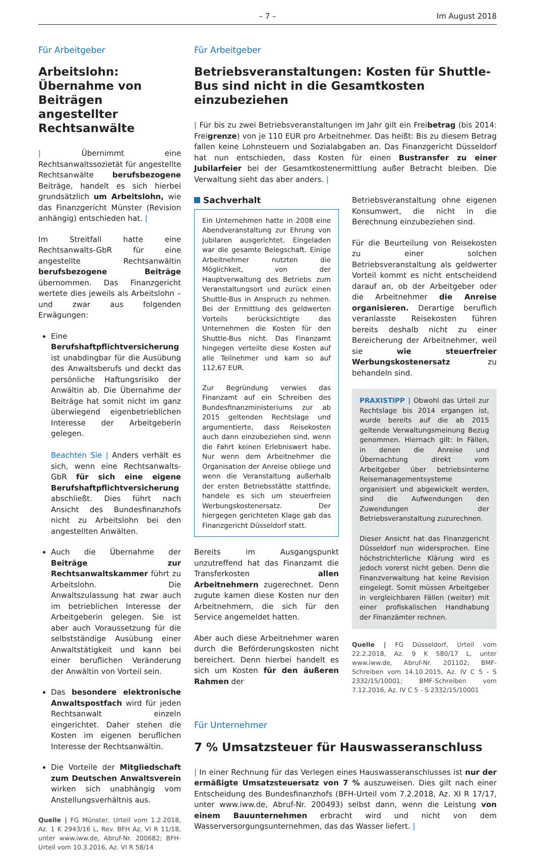– 7 – Im August 2018
Für Arbeitgeber
Arbeitslohn: Übernahme von Beiträgen angestellter Rechtsanwälte
| Übernimmt eine Rechtsanwaltssozietät für angestellte Rechtsanwälte berufsbezogene Beiträge, handelt es sich hierbei grundsätzlich um Arbeitslohn, wie das Finanzgericht Münster (Revision anhängig) entschieden hat. |
Im Streitfall hatte eine Rechtsanwalts-GbR für eine angestellte Rechtsanwältin berufsbezogene Beiträge übernommen. Das Finanzgericht wertete dies jeweils als Arbeitslohn – und zwar aus folgenden Erwägungen:
Eine Berufshaftpflichtversicherung ist unabdingbar für die Ausübung des Anwaltsberufs und deckt das persönliche Haftungsrisiko der Anwältin ab. Die Übernahme der Beiträge hat somit nicht im ganz überwiegend eigenbetrieblichen Interesse der Arbeitgeberin gelegen.
Beachten Sie | Anders verhält es sich, wenn eine Rechtsanwalts-GbR für sich eine eigene Berufshaftpflichtversicherung abschließt. Dies führt nach Ansicht des Bundesfinanzhofs nicht zu Arbeitslohn bei den angestellten Anwälten.
Auch die Übernahme der Beiträge zur Rechtsanwaltskammer führt zu Arbeitslohn. Die Anwaltszulassung hat zwar auch im betrieblichen Interesse der Arbeitgeberin gelegen. Sie ist aber auch Voraussetzung für die selbstständige Ausübung einer Anwaltstätigkeit und kann bei einer beruflichen Veränderung der Anwältin von Vorteil sein.
Das besondere elektronische Anwaltspostfach wird für jeden Rechtsanwalt einzeln eingerichtet. Daher stehen die Kosten im eigenen beruflichen Interesse der Rechtsanwältin.
Die Vorteile der Mitgliedschaft zum Deutschen Anwaltsverein wirken sich unabhängig vom Anstellungsverhältnis aus.
Quelle | FG Münster, Urteil vom 1.2.2018, Az. 1 K 2943/16 L, Rev. BFH Az. VI R 11/18, unter www.iww.de, Abruf-Nr. 200682; BFH-Urteil vom 10.3.2016, Az. VI R 58/14
Für Arbeitgeber
Betriebsveranstaltungen: Kosten für Shuttle-Bus sind nicht in die Gesamtkosten einzubeziehen
| Für bis zu zwei Betriebsveranstaltungen im Jahr gilt ein Freibetrag (bis 2014: Freigrenze) von je 110 EUR pro Arbeitnehmer. Das heißt: Bis zu diesem Betrag fallen keine Lohnsteuern und Sozialabgaben an. Das Finanzgericht Düsseldorf hat nun entschieden, dass Kosten für einen Bustransfer zu einer Jubilarfeier bei der Gesamtkostenermittlung außer Betracht bleiben. Die Verwaltung sieht das aber anders. |
Sachverhalt
Ein Unternehmen hatte in 2008 eine Abendveranstaltung zur Ehrung von Jubilaren ausgerichtet. Eingeladen war die gesamte Belegschaft. Einige Arbeitnehmer nutzten die Möglichkeit, von der Hauptverwaltung des Betriebs zum Veranstaltungsort und zurück einen Shuttle-Bus in Anspruch zu nehmen. Bei der Ermittlung des geldwerten Vorteils berücksichtigte das Unternehmen die Kosten für den Shuttle-Bus nicht. Das Finanzamt hingegen verteilte diese Kosten auf alle Teilnehmer und kam so auf 112,67 EUR.
Zur Begründung verwies das Finanzamt auf ein Schreiben des Bundesfinanzministeriums zur ab 2015 geltenden Rechtslage und argumentierte, dass Reisekosten auch dann einzubeziehen sind, wenn die Fahrt keinen Erlebniswert habe. Nur wenn dem Arbeitnehmer die Organisation der Anreise obliege und wenn die Veranstaltung außerhalb der ersten Betriebsstätte stattfinde, handele es sich um steuerfreien Werbungskostenersatz. Der hiergegen gerichteten Klage gab das Finanzgericht Düsseldorf statt.
Bereits im Ausgangspunkt unzutreffend hat das Finanzamt die Transferkosten allen Arbeitnehmern zugerechnet. Denn zugute kamen diese Kosten nur den Arbeitnehmern, die sich für den Service angemeldet hatten.
Aber auch diese Arbeitnehmer waren durch die Beförderungskosten nicht bereichert. Denn hierbei handelt es sich um Kosten für den äußeren Rahmen der
Betriebsveranstaltung ohne eigenen Konsumwert, die nicht in die Berechnung einzubeziehen sind.
Für die Beurteilung von Reisekosten zu einer solchen Betriebsveranstaltung als geldwerter Vorteil kommt es nicht entscheidend darauf an, ob der Arbeitgeber oder die Arbeitnehmer die Anreise organisieren. Derartige beruflich veranlasste Reisekosten führen bereits deshalb nicht zu einer Bereicherung der Arbeitnehmer, weil sie wie steuerfreier Werbungskostenersatz zu behandeln sind.
PRAXISTIPP | Obwohl das Urteil zur Rechtslage bis 2014 ergangen ist, wurde bereits auf die ab 2015 geltende Verwaltungsmeinung Bezug genommen. Hiernach gilt: In Fällen, in denen die Anreise und Übernachtung direkt vom Arbeitgeber über betriebsinterne Reisemanagementsysteme organisiert und abgewickelt werden, sind die Aufwendungen den Zuwendungen der Betriebsveranstaltung zuzurechnen.
Dieser Ansicht hat das Finanzgericht Düsseldorf nun widersprochen. Eine höchstrichterliche Klärung wird es jedoch vorerst nicht geben. Denn die Finanzverwaltung hat keine Revision eingelegt. Somit müssen Arbeitgeber in vergleichbaren Fällen (weiter) mit einer profiskalischen Handhabung der Finanzämter rechnen.
Quelle | FG Düsseldorf, Urteil vom 22.2.2018, Az. 9 K 580/17 L, unter www.iww.de, Abruf-Nr. 201102; BMF-Schreiben vom 14.10.2015, Az. IV C 5 - S 2332/15/10001; BMF-Schreiben vom 7.12.2016, Az. IV C 5 - S 2332/15/10001
Für Unternehmer
7 % Umsatzsteuer für Hauswasseranschluss
| In einer Rechnung für das Verlegen eines Hauswasseranschlusses ist nur der ermäßigte Umsatzsteuersatz von 7 % auszuweisen. Dies gilt nach einer Entscheidung des Bundesfinanzhofs (BFH-Urteil vom 7.2.2018, Az. XI R 17/17, unter www.iww.de, Abruf-Nr. 200493) selbst dann, wenn die Leistung von einem Bauunternehmen erbracht wird und nicht von dem Wasserversorgungsunternehmen, das das Wasser liefert. |